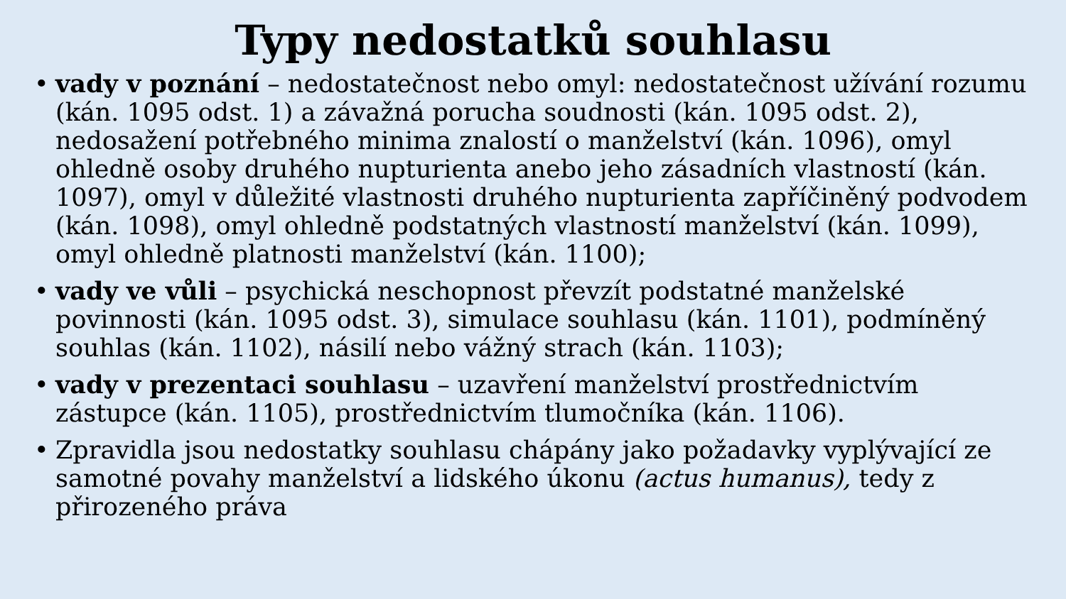Typy nedostatků souhlasu
• vady v poznání – nedostatečnost nebo omyl: nedostatečnost užívání rozumu (kán. 1095 odst. 1) a závažná porucha soudnosti (kán. 1095 odst. 2), nedosažení potřebného minima znalostí o manželství (kán. 1096), omyl ohledně osoby druhého nupturienta anebo jeho zásadních vlastností (kán. 1097), omyl v důležité vlastnosti druhého nupturienta zapříčiněný podvodem (kán. 1098), omyl ohledně podstatných vlastností manželství (kán. 1099), omyl ohledně platnosti manželství (kán. 1100);
• vady ve vůli – psychická neschopnost převzít podstatné manželské povinnosti (kán. 1095 odst. 3), simulace souhlasu (kán. 1101), podmíněný souhlas (kán. 1102), násilí nebo vážný strach (kán. 1103);
• vady v prezentaci souhlasu – uzavření manželství prostřednictvím zástupce (kán. 1105), prostřednictvím tlumočníka (kán. 1106).
• Zpravidla jsou nedostatky souhlasu chápány jako požadavky vyplývající ze samotné povahy manželství a lidského úkonu (actus humanus), tedy z přirozeného práva